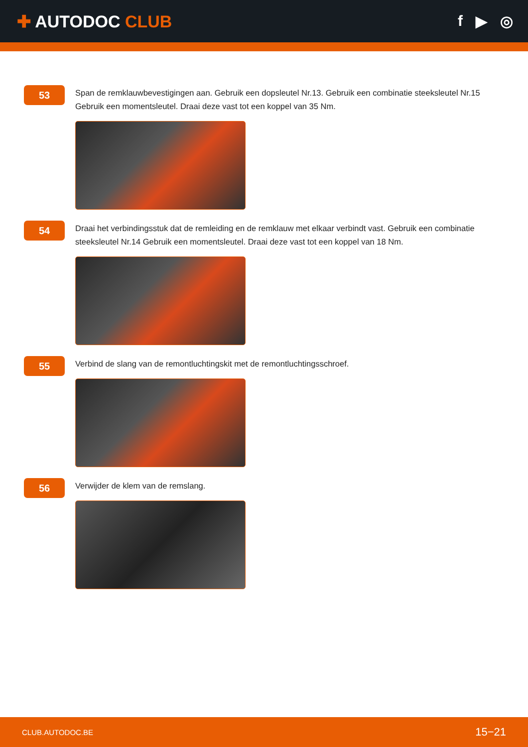✚ AUTODOC CLUB f ▶ ◎
53
Span de remklauwbevestigingen aan. Gebruik een dopsleutel Nr.13. Gebruik een combinatie steeksleutel Nr.15 Gebruik een momentsleutel. Draai deze vast tot een koppel van 35 Nm.
54
Draai het verbindingsstuk dat de remleiding en de remklauw met elkaar verbindt vast. Gebruik een combinatie steeksleutel Nr.14 Gebruik een momentsleutel. Draai deze vast tot een koppel van 18 Nm.
55
Verbind de slang van de remontluchtingskit met de remontluchtingsschroef.
56
Verwijder de klem van de remslang.
CLUB.AUTODOC.BE 15−21